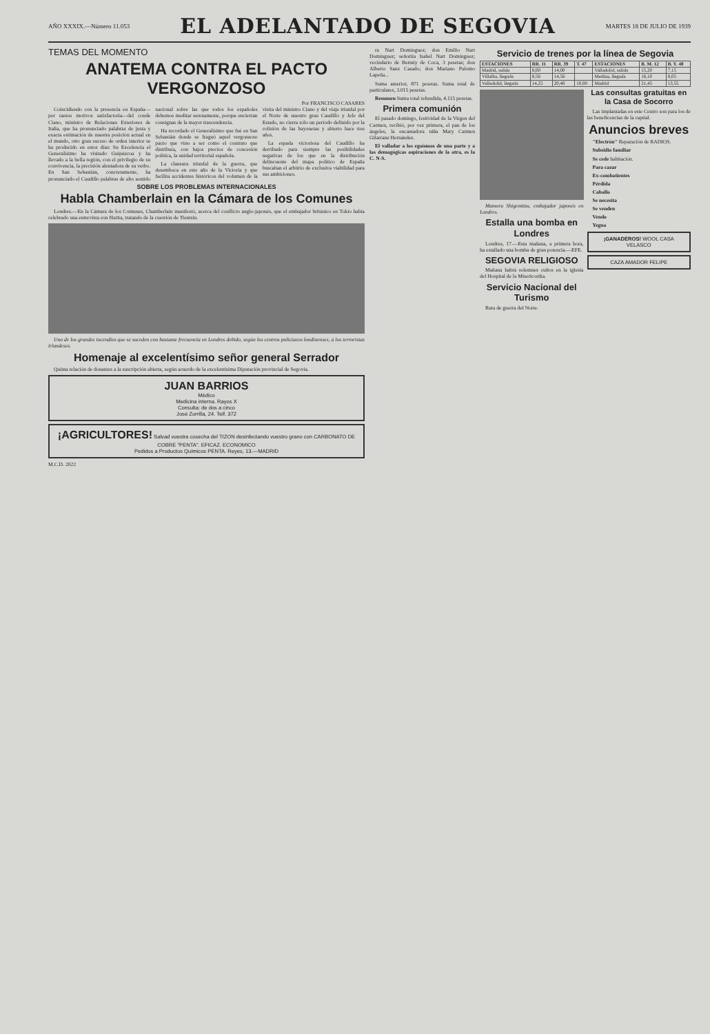AÑO XXXIX.—Número 11.053
EL ADELANTADO DE SEGOVIA
MARTES 18 DE JULIO DE 1939
TEMAS DEL MOMENTO
ANATEMA CONTRA EL PACTO VERGONZOSO
Por FRANCISCO CASARES
Coincidiendo con la presencia en España—por tantos motivos satisfactoria—del conde Ciano, ministro de Relaciones Exteriores de Italia, que ha pronunciado palabras de justa y exacta estimación de nuestra posición actual en el mundo, otro gran suceso de orden interior se ha producido en estos días: Su Excelencia el Generalísimo ha visitado Guipúzcoa y ha llevado a la bella región, con el privilegio de su convivencia, la precisión alentadora de su verbo. En San Sebastián, concretamente, ha pronunciado el Caudillo palabras de alto sentido nacional sobre las que todos los españoles debemos meditar serenamente, porque encierran consignas de la mayor trascendencia.
Ha recordado el Generalísimo que fué en San Sebastián donde se fraguó aquel vergonzoso pacto que vino a ser como el contrato que distribuía, con bajos precios de concesión política, la unidad territorial española.
La clausura triunfal de la guerra, que desemboca en este año de la Victoria y que facilita accidentes históricos del volumen de la visita del ministro Ciano y del viaje triunfal por el Norte de nuestro gran Caudillo y Jefe del Estado, no cierra sólo un período definido por la colisión de las bayonetas y abierto hace tres años.
La espada victoriosa del Caudillo ha derribado para siempre las posibilidades negativas de los que en la distribución delincuente del mapa político de España buscaban el arbitrio de exclusiva viabilidad para sus ambiciones.
SOBRE LOS PROBLEMAS INTERNACIONALES
Habla Chamberlain en la Cámara de los Comunes
Londres.—En la Cámara de los Comunes, Chamberlain manifestó, acerca del conflicto anglo-japonés, que el embajador británico en Tokio había celebrado una entrevista con Harita, tratando de la cuestión de Tientsin.
Uno de los grandes incendios que se suceden con bastante frecuencia en Londres debido, según los centros policíacos londinenses, a los terroristas irlandeses.
Homenaje al excelentísimo señor general Serrador
Quinta relación de donantes a la suscripción abierta, según acuerdo de la excelentísima Diputación provincial de Segovia.
JUAN BARRIOS
Médico
Medicina interna. Rayos X
Consulta: de dos a cinco
José Zorrilla, 24. Telf. 372
¡AGRICULTORES! Salvad vuestra cosecha del TIZON desinfectando vuestro grano con CARBONATO DE COBRE "PENTA". EFICAZ. ECONOMICO
Pedidos a Productos Químicos PENTA. Reyes, 13.—MADRID
ra Nart Domínguez; don Emilio Nart Domínguez; señorita Isabel Nart Domínguez; vecindario de Bernúy de Coca, 3 pesetas; don Alberto Sanz Casado; don Mariano Palomo Lapeña...
Suma anterior, 871 pesetas. Suma total de particulares, 3.015 pesetas.
Resumen Suma total refundida, 4.115 pesetas.
Primera comunión
El pasado domingo, festividad de la Virgen del Carmen, recibió, por vez primera, el pan de los ángeles, la encantadora niña Mary Carmen Gilarranz Hernández.
El valladar a los egoísmos de una parte y a las demagógicas aspiraciones de la otra, es la C. N-S.
Servicio de trenes por la línea de Segovia
| ESTACIONES | RR. 11 | RR. 39 | T. 47 | ESTACIONES | B. M. 12 | B. Y. 40 |
| --- | --- | --- | --- | --- | --- | --- |
| Madrid, salida | 8,00 | 14,00 | | Valladolid, salida | 15,20 | 7,15 |
| Villalba, llegada | 8,56 | 14,56 | | Medina, llegada | 16,10 | 8,05 |
| Valladolid, llegada | 14,25 | 20,40 | 10,00 | Madrid | 21,45 | 13,55 |
Mamoru Shigemitzu, embajador japonés en Londres.
Estalla una bomba en Londres
Londres, 17.—Esta mañana, a primera hora, ha estallado una bomba de gran potencia.—EFE.
SEGOVIA RELIGIOSO
Mañana habrá solemnes cultos en la iglesia del Hospital de la Misericordia.
Servicio Nacional del Turismo
Ruta de guerra del Norte.
Las consultas gratuitas en la Casa de Socorro
Las implantadas en este Centro son para los de las beneficencias de la capital.
Anuncios breves
"Electrón" Reparación de RADIOS.
Subsidio familiar
Se cede habitación.
Para cazar
Ex-combatientes
Pérdida
Caballo
Se necesita
Se venden
Vendo
Yegua
¡GANADEROS! WOOL CASA VELASCO
CAZA AMADOR FELIPE
M.C.D. 2022